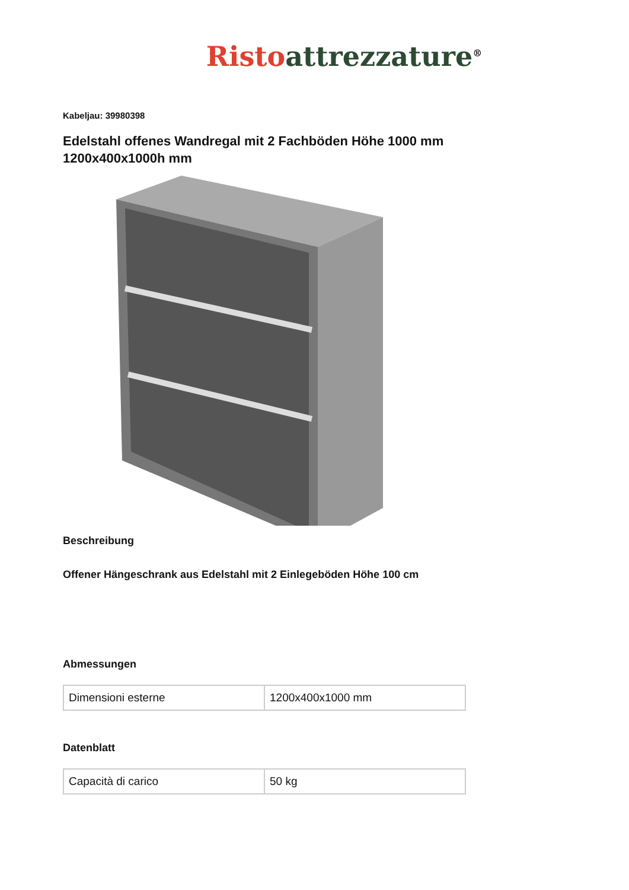Risto attrezzature<sup>®</sup>
Kabeljau: 39980398
Edelstahl offenes Wandregal mit 2 Fachböden Höhe 1000 mm 1200x400x1000h mm
Beschreibung
Offener Hängeschrank aus Edelstahl mit 2 Einlegeböden Höhe 100 cm
Abmessungen
| Dimensioni esterne | 1200x400x1000 mm |
Datenblatt
| Capacità di carico | 50 kg |